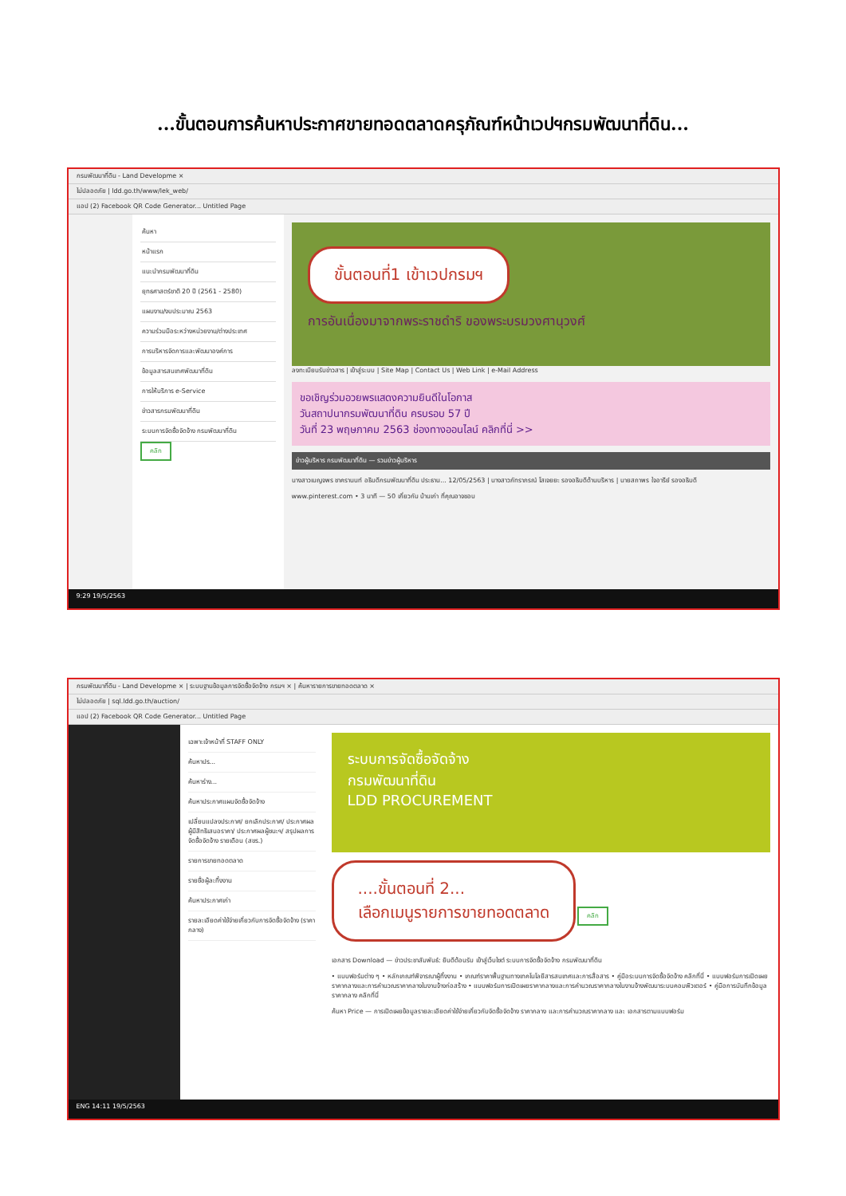...ขั้นตอนการค้นหาประกาศขายทอดตลาดครุภัณฑ์หน้าเวปฯกรมพัฒนาที่ดิน...
กรมพัฒนาที่ดิน - Land Developme ×
ไม่ปลอดภัย | ldd.go.th/www/lek_web/
แอป (2) Facebook QR Code Generator... Untitled Page
ค้นหา
หน้าแรก
แนะนำกรมพัฒนาที่ดิน
ยุทธศาสตร์ชาติ 20 ปี (2561 - 2580)
แผนงาน/งบประมาณ 2563
ความร่วมมือระหว่างหน่วยงาน/ต่างประเทศ
การบริหารจัดการและพัฒนาองค์การ
ข้อมูลสารสนเทศพัฒนาที่ดิน
การให้บริการ e-Service
ข่าวสารกรมพัฒนาที่ดิน
ระบบการจัดซื้อจัดจ้าง กรมพัฒนาที่ดิน
คลิก
ขั้นตอนที่1 เข้าเวปกรมฯ
การอันเนื่องมาจากพระราชดำริ ของพระบรมวงศานุวงศ์
ลงทะเบียนรับข่าวสาร | เข้าสู่ระบบ | Site Map | Contact Us | Web Link | e-Mail Address
ขอเชิญร่วมอวยพรแสดงความยินดีในโอกาส
วันสถาปนากรมพัฒนาที่ดิน ครบรอบ 57 ปี
วันที่ 23 พฤษภาคม 2563 ช่องทางออนไลน์ คลิกที่นี่ >>
ข่าวผู้บริหาร กรมพัฒนาที่ดิน — รวมข่าวผู้บริหาร
นางสาวเบญจพร ชาครานนท์ อธิบดีกรมพัฒนาที่ดิน ประธาน... 12/05/2563 | นางสาวภัทราภรณ์ โสเจยยะ รองอธิบดีด้านบริหาร | นายสถาพร ใจอารีย์ รองอธิบดี
www.pinterest.com • 3 นาที — 50 เกี่ยวกับ บ้านเก่า ที่คุณอาจชอบ
9:29 19/5/2563
กรมพัฒนาที่ดิน - Land Developme × | ระบบฐานข้อมูลการจัดซื้อจัดจ้าง กรมฯ × | ค้นหารายการขายทอดตลาด ×
ไม่ปลอดภัย | sql.ldd.go.th/auction/
แอป (2) Facebook QR Code Generator... Untitled Page
เฉพาะเจ้าหน้าที่ STAFF ONLY
ค้นหาปร...
ค้นหาร่าง...
ค้นหาประกาศแผนจัดซื้อจัดจ้าง
เปลี่ยนแปลงประกาศ/ ยกเลิกประกาศ/ ประกาศผลผู้มีสิทธิเสนอราคา/ ประกาศผลผู้ชนะฯ/ สรุปผลการจัดซื้อจัดจ้าง รายเดือน (สขร.)
รายการขายทอดตลาด
รายชื่อผู้ละทิ้งงาน
ค้นหาประกาศเก่า
รายละเอียดค่าใช้จ่ายเกี่ยวกับการจัดซื้อจัดจ้าง (ราคากลาง)
ระบบการจัดซื้อจัดจ้าง
กรมพัฒนาที่ดิน
LDD PROCUREMENT
....ขั้นตอนที่ 2...
เลือกเมนูรายการขายทอดตลาด คลิก
เอกสาร Download — ข่าวประชาสัมพันธ์: ยินดีต้อนรับ เข้าสู่เว็บไซต์ ระบบการจัดซื้อจัดจ้าง กรมพัฒนาที่ดิน
• แบบฟอร์มต่าง ๆ • หลักเกณฑ์พิจารณาผู้ทิ้งงาน • เกณฑ์ราคาพื้นฐานทางเทคโนโลยีสารสนเทศและการสื่อสาร • คู่มือระบบการจัดซื้อจัดจ้าง คลิกที่นี่ • แบบฟอร์มการเปิดเผยราคากลางและการคำนวณราคากลางในงานจ้างก่อสร้าง • แบบฟอร์มการเปิดเผยราคากลางและการคำนวณราคากลางในงานจ้างพัฒนาระบบคอมพิวเตอร์ • คู่มือการบันทึกข้อมูลราคากลาง คลิกที่นี่
ค้นหา Price — การเปิดเผยข้อมูลรายละเอียดค่าใช้จ่ายเกี่ยวกับจัดซื้อจัดจ้าง ราคากลาง และการคำนวณราคากลาง และ เอกสารตามแบบฟอร์ม
ENG 14:11 19/5/2563